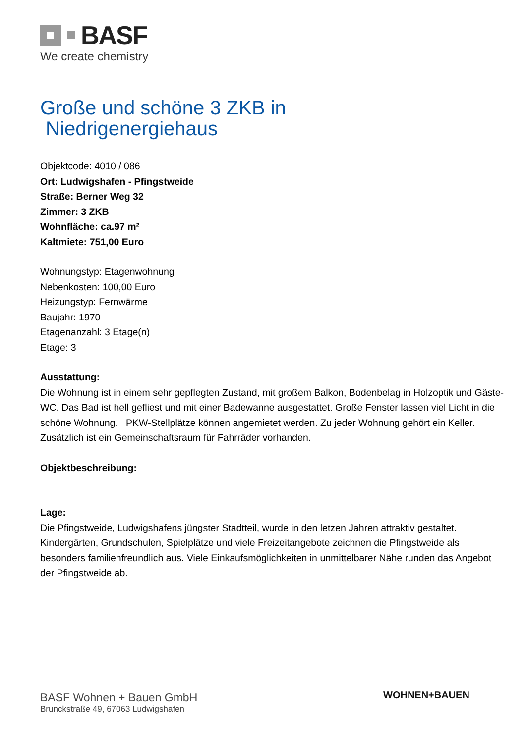BASF
We create chemistry
Große und schöne 3 ZKB in
Niedrigenergiehaus
Objektcode: 4010 / 086
Ort: Ludwigshafen - Pfingstweide
Straße: Berner Weg 32
Zimmer: 3 ZKB
Wohnfläche: ca.97 m²
Kaltmiete: 751,00 Euro
Wohnungstyp: Etagenwohnung
Nebenkosten: 100,00 Euro
Heizungstyp: Fernwärme
Baujahr: 1970
Etagenanzahl: 3 Etage(n)
Etage: 3
Ausstattung:
Die Wohnung ist in einem sehr gepflegten Zustand, mit großem Balkon, Bodenbelag in Holzoptik und Gäste-WC. Das Bad ist hell gefliest und mit einer Badewanne ausgestattet. Große Fenster lassen viel Licht in die schöne Wohnung. PKW-Stellplätze können angemietet werden. Zu jeder Wohnung gehört ein Keller. Zusätzlich ist ein Gemeinschaftsraum für Fahrräder vorhanden.
Objektbeschreibung:
Lage:
Die Pfingstweide, Ludwigshafens jüngster Stadtteil, wurde in den letzen Jahren attraktiv gestaltet. Kindergärten, Grundschulen, Spielplätze und viele Freizeitangebote zeichnen die Pfingstweide als besonders familienfreundlich aus. Viele Einkaufsmöglichkeiten in unmittelbarer Nähe runden das Angebot der Pfingstweide ab.
BASF Wohnen + Bauen GmbH
Brunckstraße 49, 67063 Ludwigshafen
WOHNEN+BAUEN